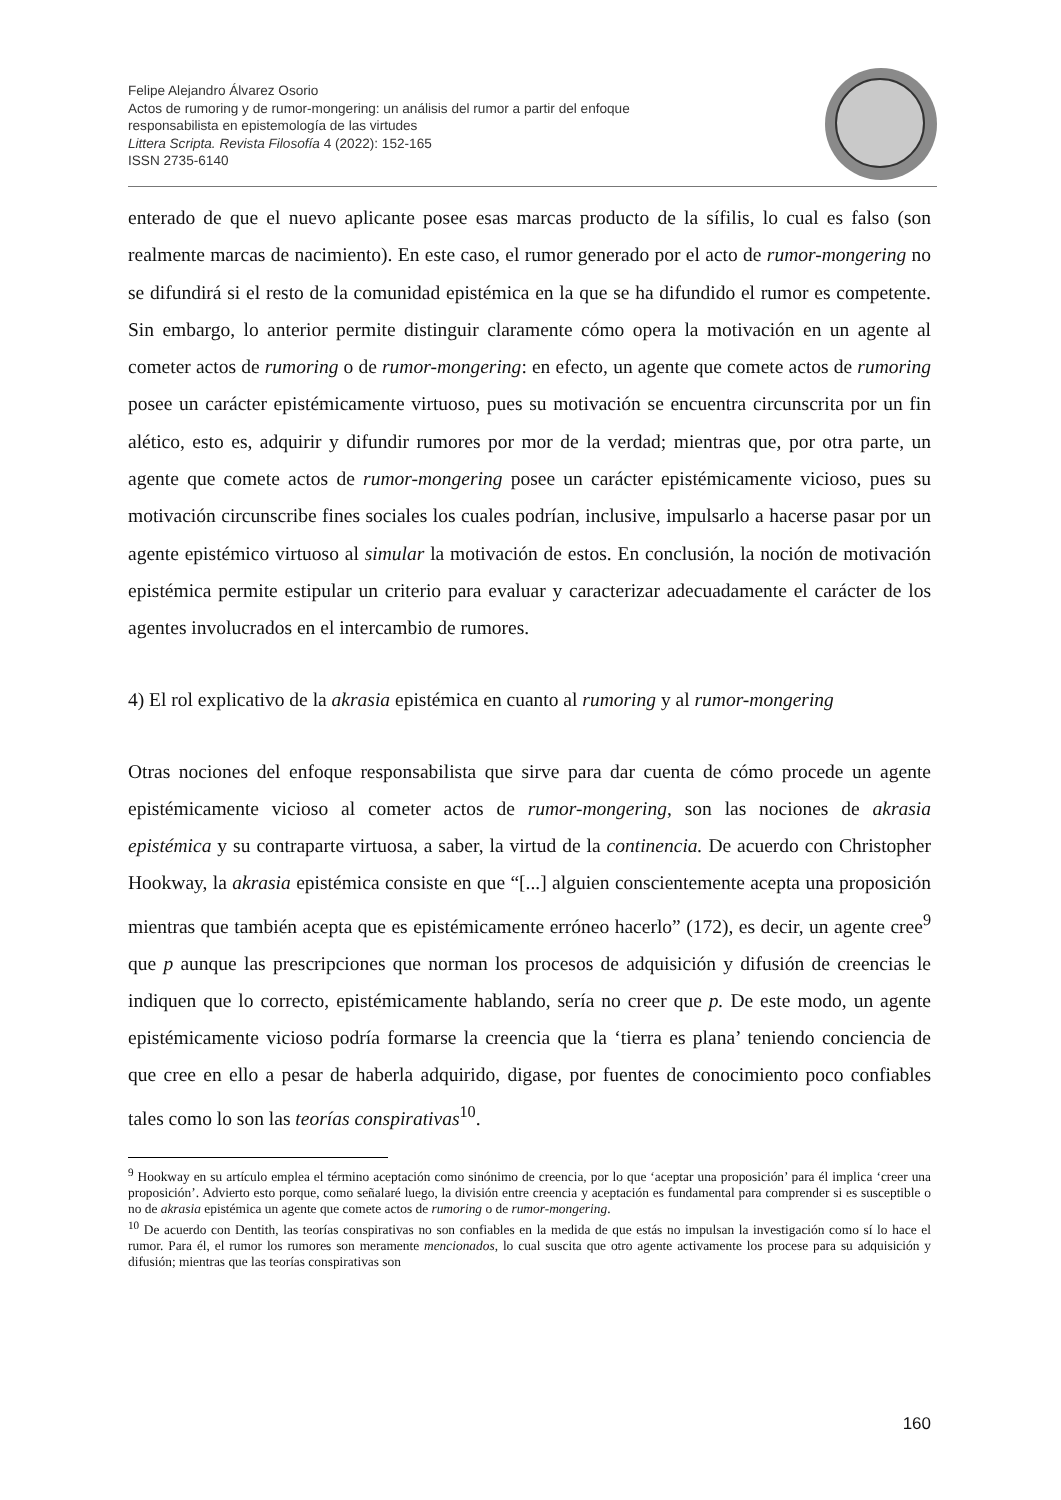Felipe Alejandro Álvarez Osorio
Actos de rumoring y de rumor-mongering: un análisis del rumor a partir del enfoque
responsabilista en epistemología de las virtudes
Littera Scripta. Revista Filosofía 4 (2022): 152-165
ISSN 2735-6140
enterado de que el nuevo aplicante posee esas marcas producto de la sífilis, lo cual es falso (son realmente marcas de nacimiento). En este caso, el rumor generado por el acto de rumor-mongering no se difundirá si el resto de la comunidad epistémica en la que se ha difundido el rumor es competente. Sin embargo, lo anterior permite distinguir claramente cómo opera la motivación en un agente al cometer actos de rumoring o de rumor-mongering: en efecto, un agente que comete actos de rumoring posee un carácter epistémicamente virtuoso, pues su motivación se encuentra circunscrita por un fin alético, esto es, adquirir y difundir rumores por mor de la verdad; mientras que, por otra parte, un agente que comete actos de rumor-mongering posee un carácter epistémicamente vicioso, pues su motivación circunscribe fines sociales los cuales podrían, inclusive, impulsarlo a hacerse pasar por un agente epistémico virtuoso al simular la motivación de estos. En conclusión, la noción de motivación epistémica permite estipular un criterio para evaluar y caracterizar adecuadamente el carácter de los agentes involucrados en el intercambio de rumores.
4) El rol explicativo de la akrasia epistémica en cuanto al rumoring y al rumor-mongering
Otras nociones del enfoque responsabilista que sirve para dar cuenta de cómo procede un agente epistémicamente vicioso al cometer actos de rumor-mongering, son las nociones de akrasia epistémica y su contraparte virtuosa, a saber, la virtud de la continencia. De acuerdo con Christopher Hookway, la akrasia epistémica consiste en que “[...] alguien conscientemente acepta una proposición mientras que también acepta que es epistémicamente erróneo hacerlo” (172), es decir, un agente cree<sup>9</sup> que p aunque las prescripciones que norman los procesos de adquisición y difusión de creencias le indiquen que lo correcto, epistémicamente hablando, sería no creer que p. De este modo, un agente epistémicamente vicioso podría formarse la creencia que la ‘tierra es plana’ teniendo conciencia de que cree en ello a pesar de haberla adquirido, digase, por fuentes de conocimiento poco confiables tales como lo son las teorías conspirativas<sup>10</sup>.
<sup>9</sup> Hookway en su artículo emplea el término aceptación como sinónimo de creencia, por lo que ‘aceptar una proposición’ para él implica ‘creer una proposición’. Advierto esto porque, como señalaré luego, la división entre creencia y aceptación es fundamental para comprender si es susceptible o no de akrasia epistémica un agente que comete actos de rumoring o de rumor-mongering.
<sup>10</sup> De acuerdo con Dentith, las teorías conspirativas no son confiables en la medida de que estás no impulsan la investigación como sí lo hace el rumor. Para él, el rumor los rumores son meramente mencionados, lo cual suscita que otro agente activamente los procese para su adquisición y difusión; mientras que las teorías conspirativas son
160